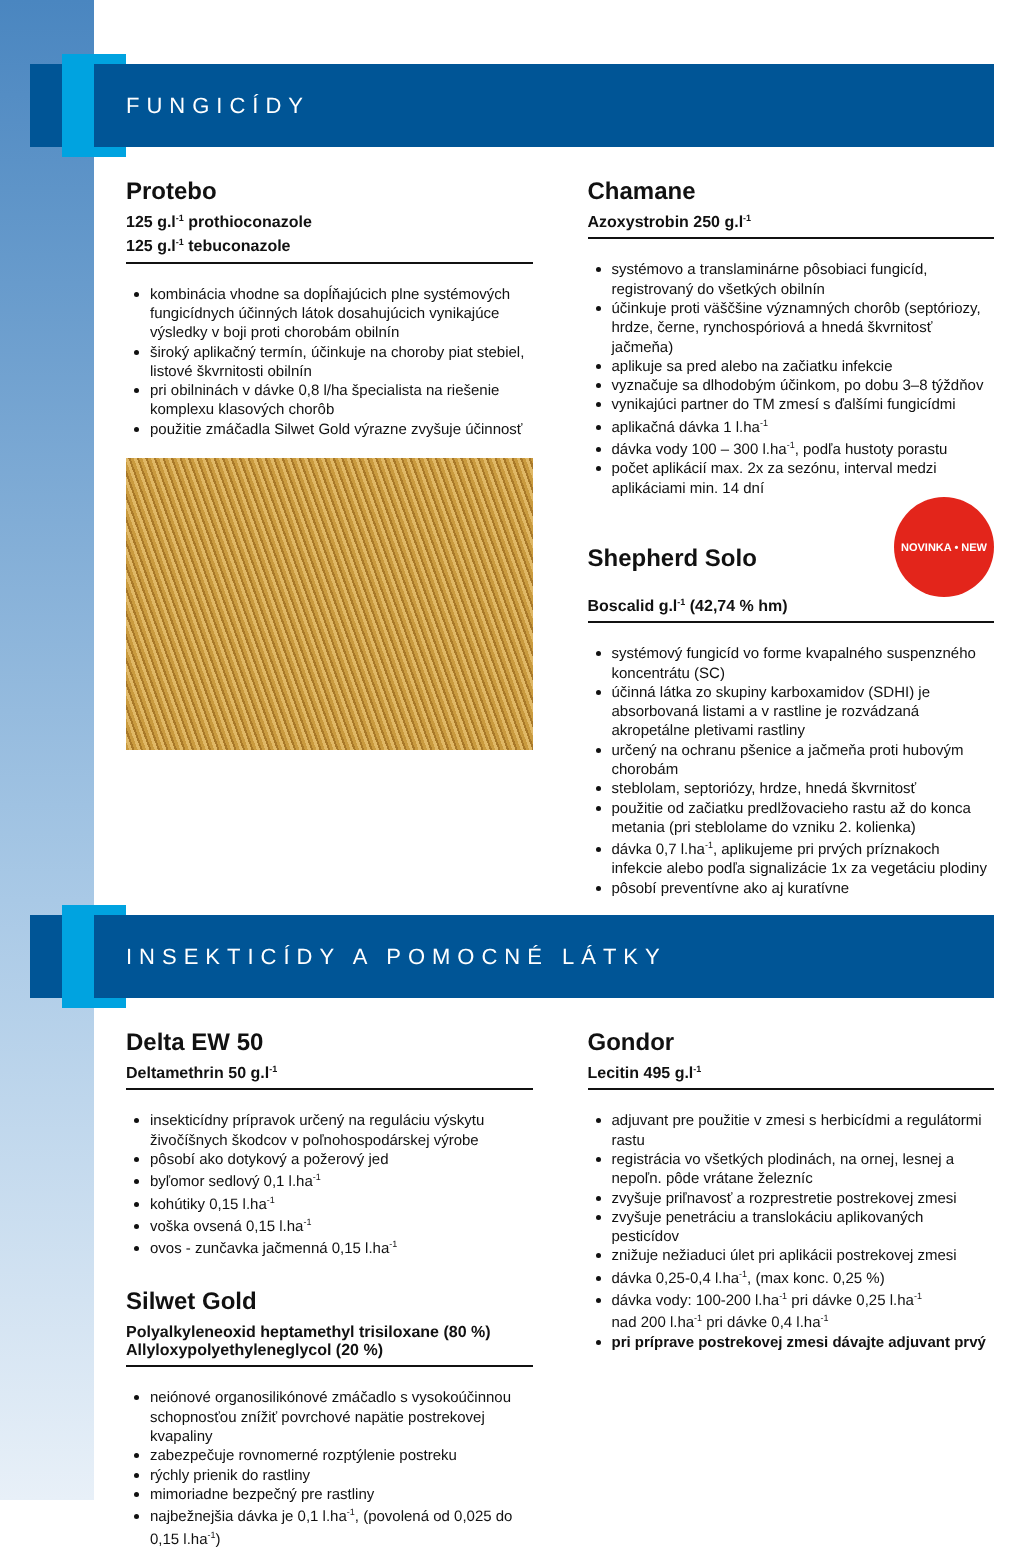FUNGICÍDY
Protebo
125 g.l<sup>-1</sup> prothioconazole
125 g.l<sup>-1</sup> tebuconazole
kombinácia vhodne sa dopĺňajúcich plne systémových fungicídnych účinných látok dosahujúcich vynikajúce výsledky v boji proti chorobám obilnín
široký aplikačný termín, účinkuje na choroby piat stebiel, listové škvrnitosti obilnín
pri obilninách v dávke 0,8 l/ha špecialista na riešenie komplexu klasových chorôb
použitie zmáčadla Silwet Gold výrazne zvyšuje účinnosť
Chamane
Azoxystrobin 250 g.l<sup>-1</sup>
systémovo a translaminárne pôsobiaci fungicíd, registrovaný do všetkých obilnín
účinkuje proti väščšine významných chorôb (septóriozy, hrdze, černe, rynchospóriová a hnedá škvrnitosť jačmeňa)
aplikuje sa pred alebo na začiatku infekcie
vyznačuje sa dlhodobým účinkom, po dobu 3–8 týždňov
vynikajúci partner do TM zmesí s ďalšími fungicídmi
aplikačná dávka 1 l.ha<sup>-1</sup>
dávka vody 100 – 300 l.ha<sup>-1</sup>, podľa hustoty porastu
počet aplikácií max. 2x za sezónu, interval medzi aplikáciami min. 14 dní
Shepherd Solo
NOVINKA • NEW
Boscalid g.l<sup>-1</sup> (42,74 % hm)
systémový fungicíd vo forme kvapalného suspenzného koncentrátu (SC)
účinná látka zo skupiny karboxamidov (SDHI) je absorbovaná listami a v rastline je rozvádzaná akropetálne pletivami rastliny
určený na ochranu pšenice a jačmeňa proti hubovým chorobám
steblolam, septoriózy, hrdze, hnedá škvrnitosť
použitie od začiatku predlžovacieho rastu až do konca metania (pri steblolame do vzniku 2. kolienka)
dávka 0,7 l.ha<sup>-1</sup>, aplikujeme pri prvých príznakoch infekcie alebo podľa signalizácie 1x za vegetáciu plodiny
pôsobí preventívne ako aj kuratívne
INSEKTICÍDY A POMOCNÉ LÁTKY
Delta EW 50
Deltamethrin 50 g.l<sup>-1</sup>
insekticídny prípravok určený na reguláciu výskytu živočíšnych škodcov v poľnohospodárskej výrobe
pôsobí ako dotykový a požerový jed
byľomor sedlový 0,1 l.ha<sup>-1</sup>
kohútiky 0,15 l.ha<sup>-1</sup>
voška ovsená 0,15 l.ha<sup>-1</sup>
ovos - zunčavka jačmenná 0,15 l.ha<sup>-1</sup>
Silwet Gold
Polyalkyleneoxid heptamethyl trisiloxane (80 %)
Allyloxypolyethyleneglycol (20 %)
neiónové organosilikónové zmáčadlo s vysokoúčinnou schopnosťou znížiť povrchové napätie postrekovej kvapaliny
zabezpečuje rovnomerné rozptýlenie postreku
rýchly prienik do rastliny
mimoriadne bezpečný pre rastliny
najbežnejšia dávka je 0,1 l.ha<sup>-1</sup>, (povolená od 0,025 do 0,15 l.ha<sup>-1</sup>)
Gondor
Lecitin 495 g.l<sup>-1</sup>
adjuvant pre použitie v zmesi s herbicídmi a regulátormi rastu
registrácia vo všetkých plodinách, na ornej, lesnej a nepoľn. pôde vrátane železníc
zvyšuje priľnavosť a rozprestretie postrekovej zmesi
zvyšuje penetráciu a translokáciu aplikovaných pesticídov
znižuje nežiaduci úlet pri aplikácii postrekovej zmesi
dávka 0,25-0,4 l.ha<sup>-1</sup>, (max konc. 0,25 %)
dávka vody: 100-200 l.ha<sup>-1</sup> pri dávke 0,25 l.ha<sup>-1</sup>
nad 200 l.ha<sup>-1</sup> pri dávke 0,4 l.ha<sup>-1</sup>
pri príprave postrekovej zmesi dávajte adjuvant prvý